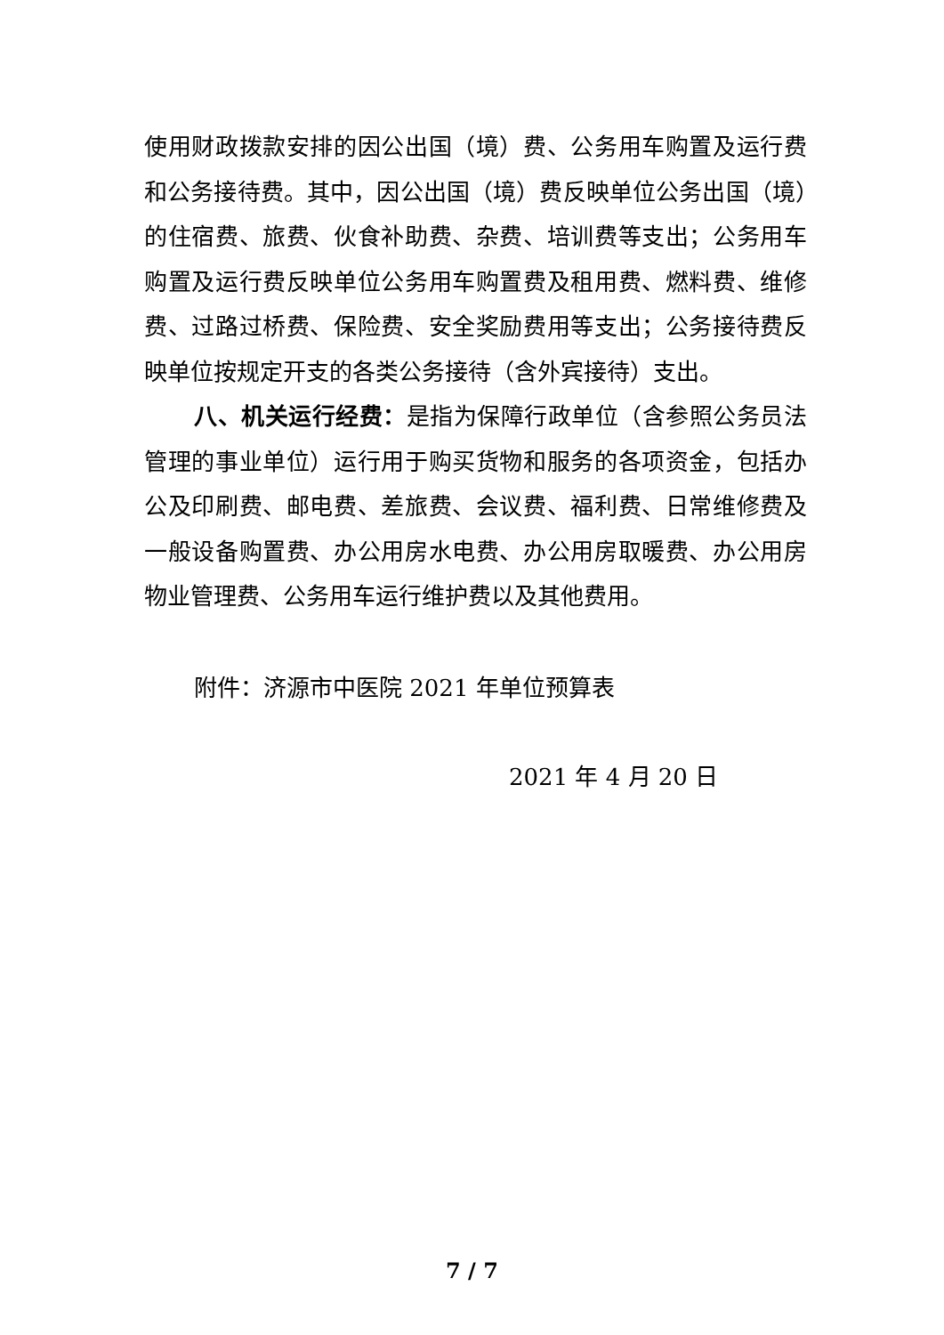使用财政拨款安排的因公出国（境）费、公务用车购置及运行费和公务接待费。其中，因公出国（境）费反映单位公务出国（境）的住宿费、旅费、伙食补助费、杂费、培训费等支出；公务用车购置及运行费反映单位公务用车购置费及租用费、燃料费、维修费、过路过桥费、保险费、安全奖励费用等支出；公务接待费反映单位按规定开支的各类公务接待（含外宾接待）支出。
八、机关运行经费：是指为保障行政单位（含参照公务员法管理的事业单位）运行用于购买货物和服务的各项资金，包括办公及印刷费、邮电费、差旅费、会议费、福利费、日常维修费及一般设备购置费、办公用房水电费、办公用房取暖费、办公用房物业管理费、公务用车运行维护费以及其他费用。
附件：济源市中医院 2021 年单位预算表
2021 年 4 月 20 日
7 / 7